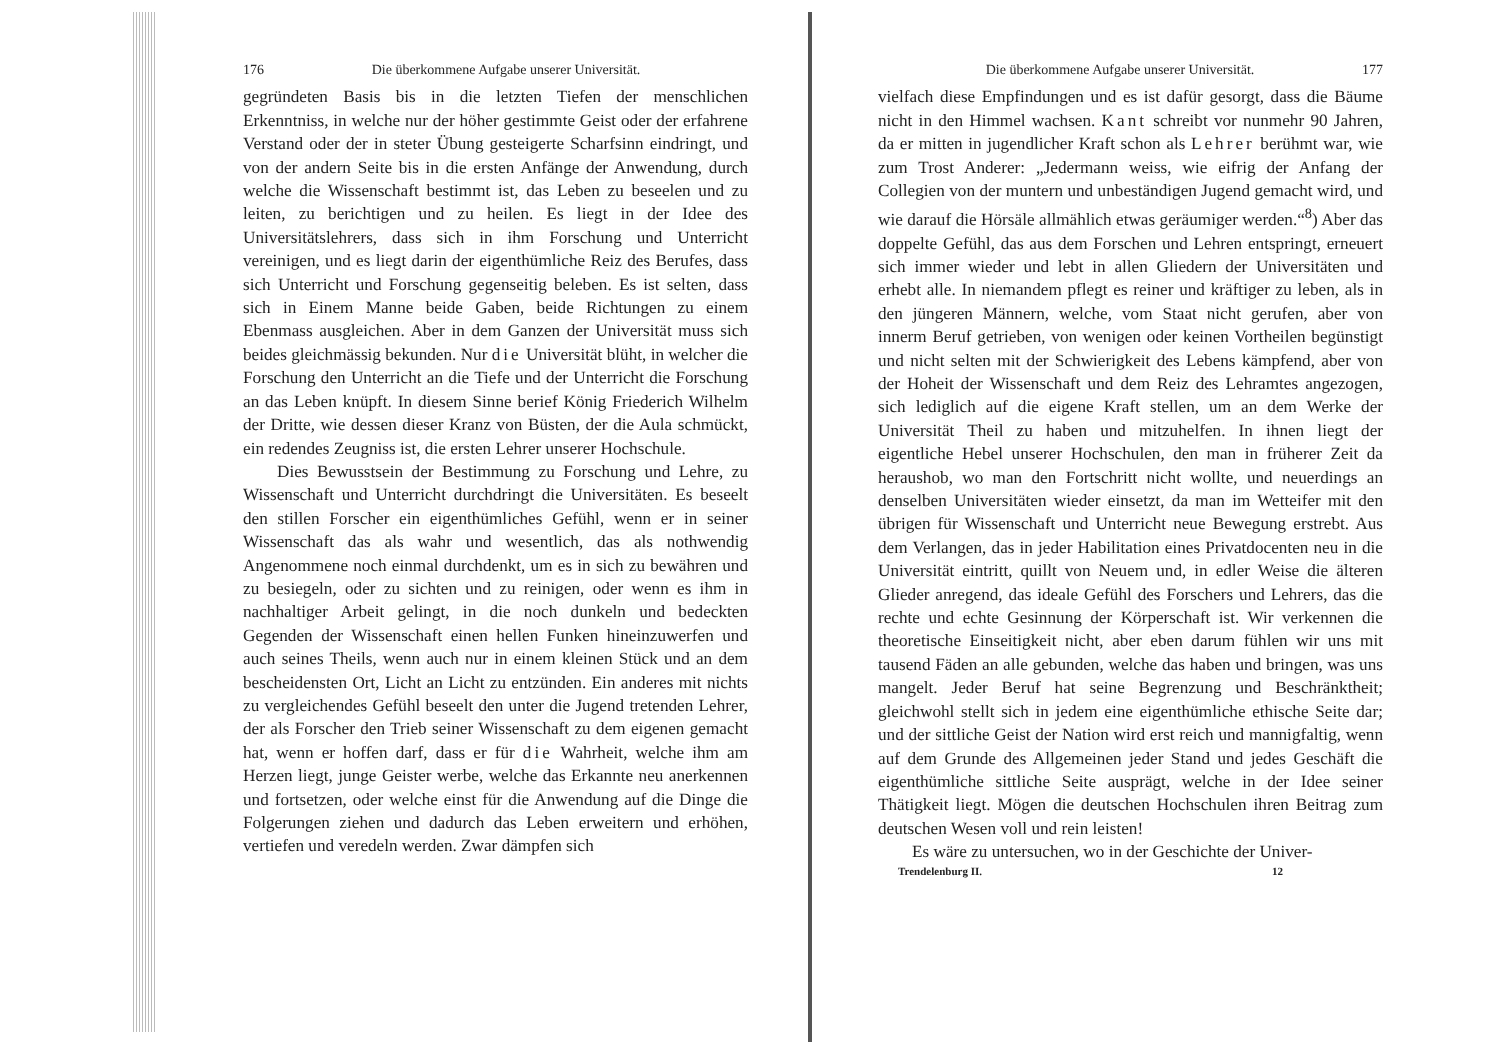176 Die überkommene Aufgabe unserer Universität.
gegründeten Basis bis in die letzten Tiefen der menschlichen Erkenntniss, in welche nur der höher gestimmte Geist oder der erfahrene Verstand oder der in steter Übung gesteigerte Scharfsinn eindringt, und von der andern Seite bis in die ersten Anfänge der Anwendung, durch welche die Wissenschaft bestimmt ist, das Leben zu beseelen und zu leiten, zu berichtigen und zu heilen. Es liegt in der Idee des Universitätslehrers, dass sich in ihm Forschung und Unterricht vereinigen, und es liegt darin der eigenthümliche Reiz des Berufes, dass sich Unterricht und Forschung gegenseitig beleben. Es ist selten, dass sich in Einem Manne beide Gaben, beide Richtungen zu einem Ebenmass ausgleichen. Aber in dem Ganzen der Universität muss sich beides gleichmässig bekunden. Nur die Universität blüht, in welcher die Forschung den Unterricht an die Tiefe und der Unterricht die Forschung an das Leben knüpft. In diesem Sinne berief König Friederich Wilhelm der Dritte, wie dessen dieser Kranz von Büsten, der die Aula schmückt, ein redendes Zeugniss ist, die ersten Lehrer unserer Hochschule.
Dies Bewusstsein der Bestimmung zu Forschung und Lehre, zu Wissenschaft und Unterricht durchdringt die Universitäten. Es beseelt den stillen Forscher ein eigenthümliches Gefühl, wenn er in seiner Wissenschaft das als wahr und wesentlich, das als nothwendig Angenommene noch einmal durchdenkt, um es in sich zu bewähren und zu besiegeln, oder zu sichten und zu reinigen, oder wenn es ihm in nachhaltiger Arbeit gelingt, in die noch dunkeln und bedeckten Gegenden der Wissenschaft einen hellen Funken hineinzuwerfen und auch seines Theils, wenn auch nur in einem kleinen Stück und an dem bescheidensten Ort, Licht an Licht zu entzünden. Ein anderes mit nichts zu vergleichendes Gefühl beseelt den unter die Jugend tretenden Lehrer, der als Forscher den Trieb seiner Wissenschaft zu dem eigenen gemacht hat, wenn er hoffen darf, dass er für die Wahrheit, welche ihm am Herzen liegt, junge Geister werbe, welche das Erkannte neu anerkennen und fortsetzen, oder welche einst für die Anwendung auf die Dinge die Folgerungen ziehen und dadurch das Leben erweitern und erhöhen, vertiefen und veredeln werden. Zwar dämpfen sich
Die überkommene Aufgabe unserer Universität. 177
vielfach diese Empfindungen und es ist dafür gesorgt, dass die Bäume nicht in den Himmel wachsen. Kant schreibt vor nunmehr 90 Jahren, da er mitten in jugendlicher Kraft schon als Lehrer berühmt war, wie zum Trost Anderer: „Jedermann weiss, wie eifrig der Anfang der Collegien von der muntern und unbeständigen Jugend gemacht wird, und wie darauf die Hörsäle allmählich etwas geräumiger werden.“<sup>8</sup>) Aber das doppelte Gefühl, das aus dem Forschen und Lehren entspringt, erneuert sich immer wieder und lebt in allen Gliedern der Universitäten und erhebt alle. In niemandem pflegt es reiner und kräftiger zu leben, als in den jüngeren Männern, welche, vom Staat nicht gerufen, aber von innerm Beruf getrieben, von wenigen oder keinen Vortheilen begünstigt und nicht selten mit der Schwierigkeit des Lebens kämpfend, aber von der Hoheit der Wissenschaft und dem Reiz des Lehramtes angezogen, sich lediglich auf die eigene Kraft stellen, um an dem Werke der Universität Theil zu haben und mitzuhelfen. In ihnen liegt der eigentliche Hebel unserer Hochschulen, den man in früherer Zeit da heraushob, wo man den Fortschritt nicht wollte, und neuerdings an denselben Universitäten wieder einsetzt, da man im Wetteifer mit den übrigen für Wissenschaft und Unterricht neue Bewegung erstrebt. Aus dem Verlangen, das in jeder Habilitation eines Privatdocenten neu in die Universität eintritt, quillt von Neuem und, in edler Weise die älteren Glieder anregend, das ideale Gefühl des Forschers und Lehrers, das die rechte und echte Gesinnung der Körperschaft ist. Wir verkennen die theoretische Einseitigkeit nicht, aber eben darum fühlen wir uns mit tausend Fäden an alle gebunden, welche das haben und bringen, was uns mangelt. Jeder Beruf hat seine Begrenzung und Beschränktheit; gleichwohl stellt sich in jedem eine eigenthümliche ethische Seite dar; und der sittliche Geist der Nation wird erst reich und mannigfaltig, wenn auf dem Grunde des Allgemeinen jeder Stand und jedes Geschäft die eigenthümliche sittliche Seite ausprägt, welche in der Idee seiner Thätigkeit liegt. Mögen die deutschen Hochschulen ihren Beitrag zum deutschen Wesen voll und rein leisten!
Es wäre zu untersuchen, wo in der Geschichte der Univer-
Trendelenburg II. 12